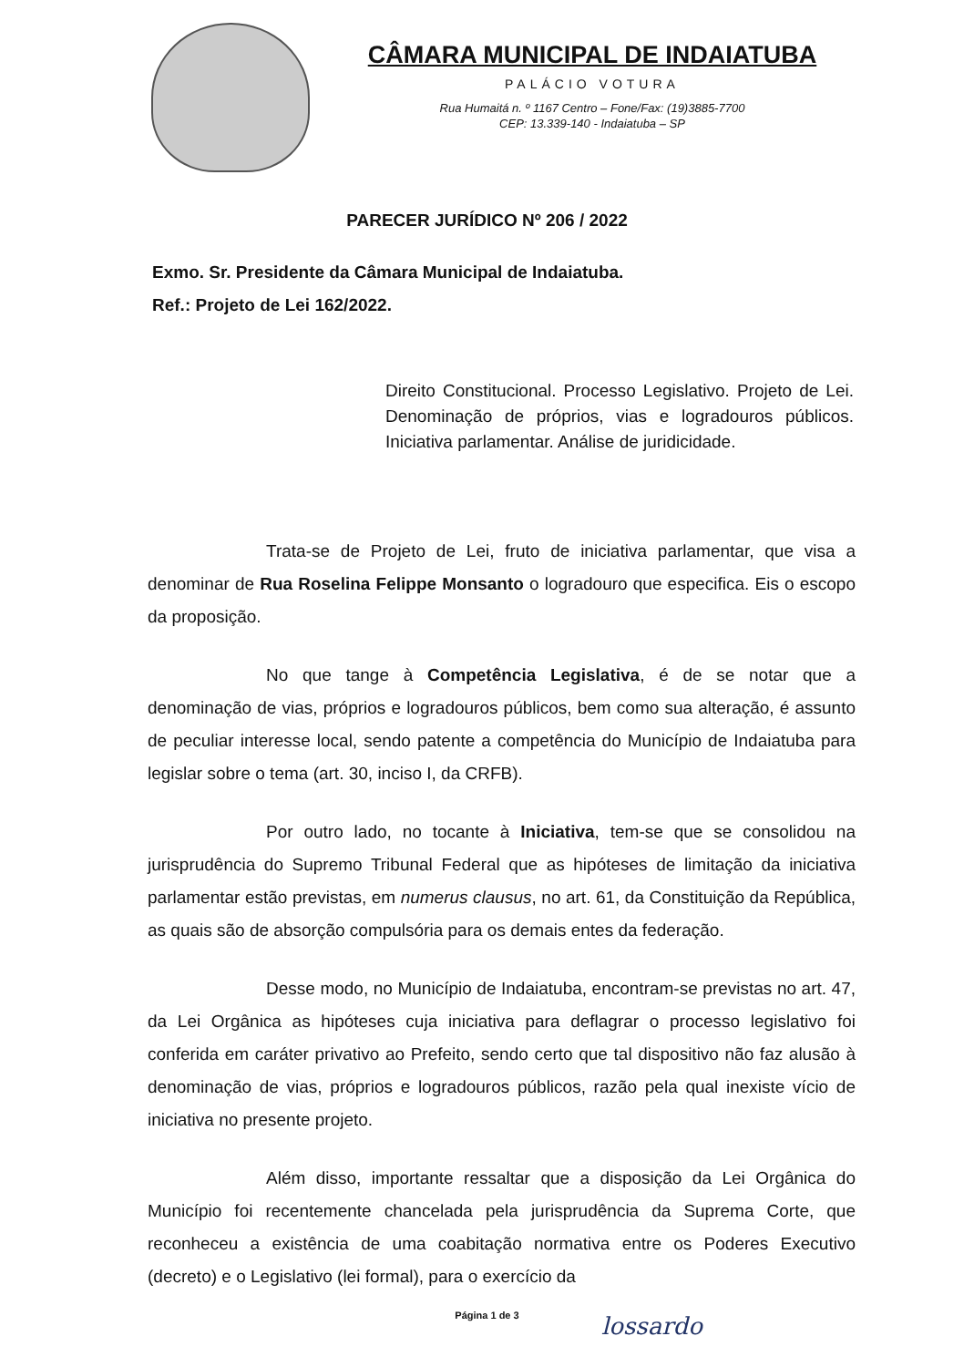CÂMARA MUNICIPAL DE INDAIATUBA
PALÁCIO VOTURA
Rua Humaitá n. º 1167 Centro – Fone/Fax: (19)3885-7700
CEP: 13.339-140 - Indaiatuba – SP
PARECER JURÍDICO Nº 206 / 2022
Exmo. Sr. Presidente da Câmara Municipal de Indaiatuba.
Ref.: Projeto de Lei 162/2022.
Direito Constitucional. Processo Legislativo. Projeto de Lei. Denominação de próprios, vias e logradouros públicos. Iniciativa parlamentar. Análise de juridicidade.
Trata-se de Projeto de Lei, fruto de iniciativa parlamentar, que visa a denominar de Rua Roselina Felippe Monsanto o logradouro que especifica. Eis o escopo da proposição.
No que tange à Competência Legislativa, é de se notar que a denominação de vias, próprios e logradouros públicos, bem como sua alteração, é assunto de peculiar interesse local, sendo patente a competência do Município de Indaiatuba para legislar sobre o tema (art. 30, inciso I, da CRFB).
Por outro lado, no tocante à Iniciativa, tem-se que se consolidou na jurisprudência do Supremo Tribunal Federal que as hipóteses de limitação da iniciativa parlamentar estão previstas, em numerus clausus, no art. 61, da Constituição da República, as quais são de absorção compulsória para os demais entes da federação.
Desse modo, no Município de Indaiatuba, encontram-se previstas no art. 47, da Lei Orgânica as hipóteses cuja iniciativa para deflagrar o processo legislativo foi conferida em caráter privativo ao Prefeito, sendo certo que tal dispositivo não faz alusão à denominação de vias, próprios e logradouros públicos, razão pela qual inexiste vício de iniciativa no presente projeto.
Além disso, importante ressaltar que a disposição da Lei Orgânica do Município foi recentemente chancelada pela jurisprudência da Suprema Corte, que reconheceu a existência de uma coabitação normativa entre os Poderes Executivo (decreto) e o Legislativo (lei formal), para o exercício da
Página 1 de 3
lossardo